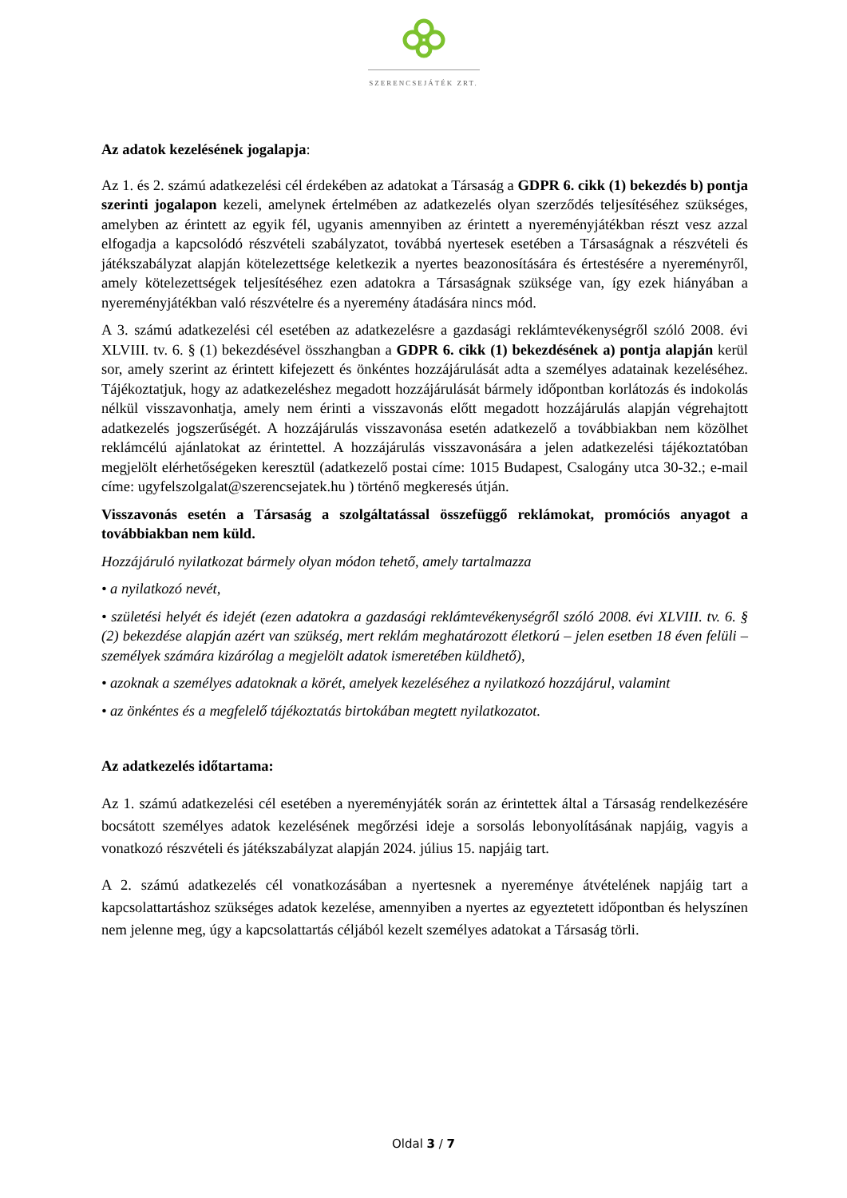SZERENCSEJÁTÉK ZRT.
Az adatok kezelésének jogalapja:
Az 1. és 2. számú adatkezelési cél érdekében az adatokat a Társaság a GDPR 6. cikk (1) bekezdés b) pontja szerinti jogalapon kezeli, amelynek értelmében az adatkezelés olyan szerződés teljesítéséhez szükséges, amelyben az érintett az egyik fél, ugyanis amennyiben az érintett a nyereményjátékban részt vesz azzal elfogadja a kapcsolódó részvételi szabályzatot, továbbá nyertesek esetében a Társaságnak a részvételi és játékszabályzat alapján kötelezettsége keletkezik a nyertes beazonosítására és értestésére a nyereményről, amely kötelezettségek teljesítéséhez ezen adatokra a Társaságnak szüksége van, így ezek hiányában a nyereményjátékban való részvételre és a nyeremény átadására nincs mód.
A 3. számú adatkezelési cél esetében az adatkezelésre a gazdasági reklámtevékenységről szóló 2008. évi XLVIII. tv. 6. § (1) bekezdésével összhangban a GDPR 6. cikk (1) bekezdésének a) pontja alapján kerül sor, amely szerint az érintett kifejezett és önkéntes hozzájárulását adta a személyes adatainak kezeléséhez. Tájékoztatjuk, hogy az adatkezeléshez megadott hozzájárulását bármely időpontban korlátozás és indokolás nélkül visszavonhatja, amely nem érinti a visszavonás előtt megadott hozzájárulás alapján végrehajtott adatkezelés jogszerűségét. A hozzájárulás visszavonása esetén adatkezelő a továbbiakban nem közölhet reklámcélú ajánlatokat az érintettel. A hozzájárulás visszavonására a jelen adatkezelési tájékoztatóban megjelölt elérhetőségeken keresztül (adatkezelő postai címe: 1015 Budapest, Csalogány utca 30-32.; e-mail címe: ugyfelszolgalat@szerencsejatek.hu ) történő megkeresés útján.
Visszavonás esetén a Társaság a szolgáltatással összefüggő reklámokat, promóciós anyagot a továbbiakban nem küld.
Hozzájáruló nyilatkozat bármely olyan módon tehető, amely tartalmazza
• a nyilatkozó nevét,
• születési helyét és idejét (ezen adatokra a gazdasági reklámtevékenységről szóló 2008. évi XLVIII. tv. 6. § (2) bekezdése alapján azért van szükség, mert reklám meghatározott életkorú – jelen esetben 18 éven felüli – személyek számára kizárólag a megjelölt adatok ismeretében küldhető),
• azoknak a személyes adatoknak a körét, amelyek kezeléséhez a nyilatkozó hozzájárul, valamint
• az önkéntes és a megfelelő tájékoztatás birtokában megtett nyilatkozatot.
Az adatkezelés időtartama:
Az 1. számú adatkezelési cél esetében a nyereményjáték során az érintettek által a Társaság rendelkezésére bocsátott személyes adatok kezelésének megőrzési ideje a sorsolás lebonyolításának napjáig, vagyis a vonatkozó részvételi és játékszabályzat alapján 2024. július 15. napjáig tart.
A 2. számú adatkezelés cél vonatkozásában a nyertesnek a nyereménye átvételének napjáig tart a kapcsolattartáshoz szükséges adatok kezelése, amennyiben a nyertes az egyeztetett időpontban és helyszínen nem jelenne meg, úgy a kapcsolattartás céljából kezelt személyes adatokat a Társaság törli.
Oldal 3 / 7